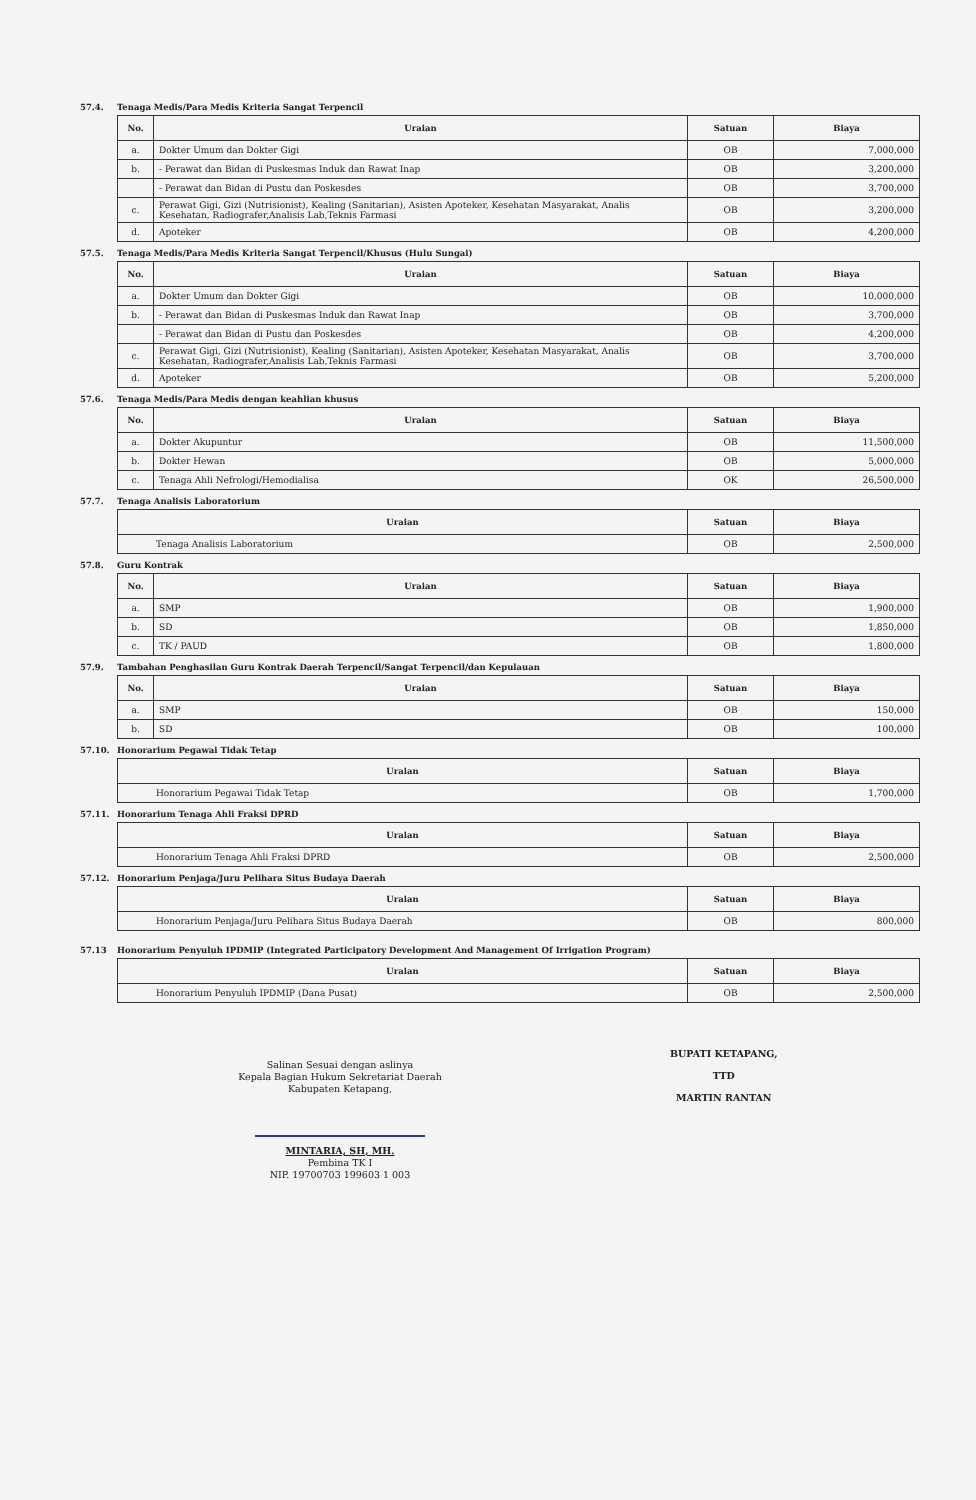57.4. Tenaga Medis/Para Medis Kriteria Sangat Terpencil
| No. | Uraian | Satuan | Biaya |
| --- | --- | --- | --- |
| a. | Dokter Umum dan Dokter Gigi | OB | 7,000,000 |
| b. | - Perawat dan Bidan di Puskesmas Induk dan Rawat Inap | OB | 3,200,000 |
| | - Perawat dan Bidan di Pustu dan Poskesdes | OB | 3,700,000 |
| c. | Perawat Gigi, Gizi (Nutrisionist), Kealing (Sanitarian), Asisten Apoteker, Kesehatan Masyarakat, Analis Kesehatan, Radiografer,Analisis Lab,Teknis Farmasi | OB | 3,200,000 |
| d. | Apoteker | OB | 4,200,000 |
57.5. Tenaga Medis/Para Medis Kriteria Sangat Terpencil/Khusus (Hulu Sungai)
| No. | Uraian | Satuan | Biaya |
| --- | --- | --- | --- |
| a. | Dokter Umum dan Dokter Gigi | OB | 10,000,000 |
| b. | - Perawat dan Bidan di Puskesmas Induk dan Rawat Inap | OB | 3,700,000 |
| | - Perawat dan Bidan di Pustu dan Poskesdes | OB | 4,200,000 |
| c. | Perawat Gigi, Gizi (Nutrisionist), Kealing (Sanitarian), Asisten Apoteker, Kesehatan Masyarakat, Analis Kesehatan, Radiografer,Analisis Lab,Teknis Farmasi | OB | 3,700,000 |
| d. | Apoteker | OB | 5,200,000 |
57.6. Tenaga Medis/Para Medis dengan keahlian khusus
| No. | Uraian | Satuan | Biaya |
| --- | --- | --- | --- |
| a. | Dokter Akupuntur | OB | 11,500,000 |
| b. | Dokter Hewan | OB | 5,000,000 |
| c. | Tenaga Ahli Nefrologi/Hemodialisa | OK | 26,500,000 |
57.7. Tenaga Analisis Laboratorium
| Uraian | Satuan | Biaya |
| --- | --- | --- |
| Tenaga Analisis Laboratorium | OB | 2,500,000 |
57.8. Guru Kontrak
| No. | Uraian | Satuan | Biaya |
| --- | --- | --- | --- |
| a. | SMP | OB | 1,900,000 |
| b. | SD | OB | 1,850,000 |
| c. | TK / PAUD | OB | 1,800,000 |
57.9. Tambahan Penghasilan Guru Kontrak Daerah Terpencil/Sangat Terpencil/dan Kepulauan
| No. | Uraian | Satuan | Biaya |
| --- | --- | --- | --- |
| a. | SMP | OB | 150,000 |
| b. | SD | OB | 100,000 |
57.10. Honorarium Pegawai Tidak Tetap
| Uraian | Satuan | Biaya |
| --- | --- | --- |
| Honorarium Pegawai Tidak Tetap | OB | 1,700,000 |
57.11. Honorarium Tenaga Ahli Fraksi DPRD
| Uraian | Satuan | Biaya |
| --- | --- | --- |
| Honorarium Tenaga Ahli Fraksi DPRD | OB | 2,500,000 |
57.12. Honorarium Penjaga/Juru Pelihara Situs Budaya Daerah
| Uraian | Satuan | Biaya |
| --- | --- | --- |
| Honorarium Penjaga/Juru Pelihara Situs Budaya Daerah | OB | 800,000 |
57.13 Honorarium Penyuluh IPDMIP (Integrated Participatory Development And Management Of Irrigation Program)
| Uraian | Satuan | Biaya |
| --- | --- | --- |
| Honorarium Penyuluh IPDMIP (Dana Pusat) | OB | 2,500,000 |
Salinan Sesuai dengan aslinya
Kepala Bagian Hukum Sekretariat Daerah
Kabupaten Ketapang,
MINTARIA, SH, MH.
Pembina TK I
NIP. 19700703 199603 1 003
BUPATI KETAPANG,
TTD
MARTIN RANTAN